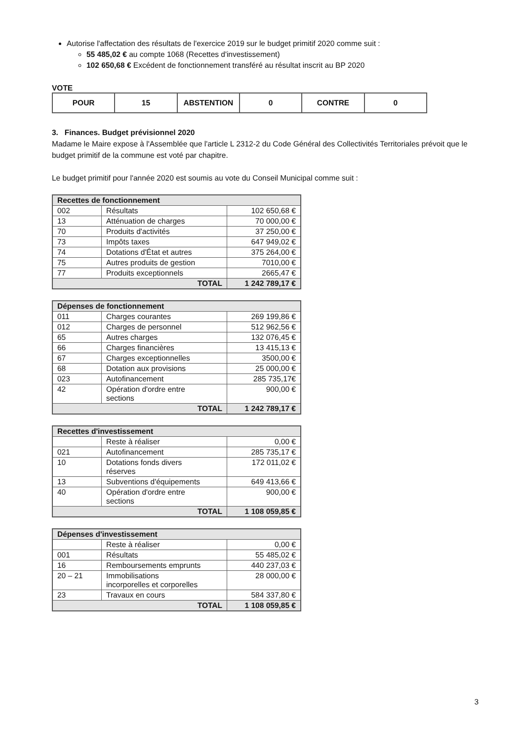Autorise l'affectation des résultats de l'exercice 2019 sur le budget primitif 2020 comme suit :
55 485,02 € au compte 1068 (Recettes d'investissement)
102 650,68 € Excédent de fonctionnement transféré au résultat inscrit au BP 2020
VOTE
| POUR | 15 | ABSTENTION | 0 | CONTRE | 0 |
3. Finances. Budget prévisionnel 2020
Madame le Maire expose à l'Assemblée que l'article L 2312-2 du Code Général des Collectivités Territoriales prévoit que le budget primitif de la commune est voté par chapitre.
Le budget primitif pour l'année 2020 est soumis au vote du Conseil Municipal comme suit :
| Recettes de fonctionnement | | |
| --- | --- | --- |
| 002 | Résultats | 102 650,68 € |
| 13 | Atténuation de charges | 70 000,00 € |
| 70 | Produits d'activités | 37 250,00 € |
| 73 | Impôts taxes | 647 949,02 € |
| 74 | Dotations d'État et autres | 375 264,00 € |
| 75 | Autres produits de gestion | 7010,00 € |
| 77 | Produits exceptionnels | 2665,47 € |
| TOTAL | | 1 242 789,17 € |
| Dépenses de fonctionnement | | |
| --- | --- | --- |
| 011 | Charges courantes | 269 199,86 € |
| 012 | Charges de personnel | 512 962,56 € |
| 65 | Autres charges | 132 076,45 € |
| 66 | Charges financières | 13 415,13 € |
| 67 | Charges exceptionnelles | 3500,00 € |
| 68 | Dotation aux provisions | 25 000,00 € |
| 023 | Autofinancement | 285 735,17€ |
| 42 | Opération d'ordre entre sections | 900,00 € |
| TOTAL | | 1 242 789,17 € |
| Recettes d'investissement | | |
| --- | --- | --- |
| | Reste à réaliser | 0,00 € |
| 021 | Autofinancement | 285 735,17 € |
| 10 | Dotations fonds divers réserves | 172 011,02 € |
| 13 | Subventions d'équipements | 649 413,66 € |
| 40 | Opération d'ordre entre sections | 900,00 € |
| TOTAL | | 1 108 059,85 € |
| Dépenses d'investissement | | |
| --- | --- | --- |
| | Reste à réaliser | 0,00 € |
| 001 | Résultats | 55 485,02 € |
| 16 | Remboursements emprunts | 440 237,03 € |
| 20 – 21 | Immobilisations incorporelles et corporelles | 28 000,00 € |
| 23 | Travaux en cours | 584 337,80 € |
| TOTAL | | 1 108 059,85 € |
3